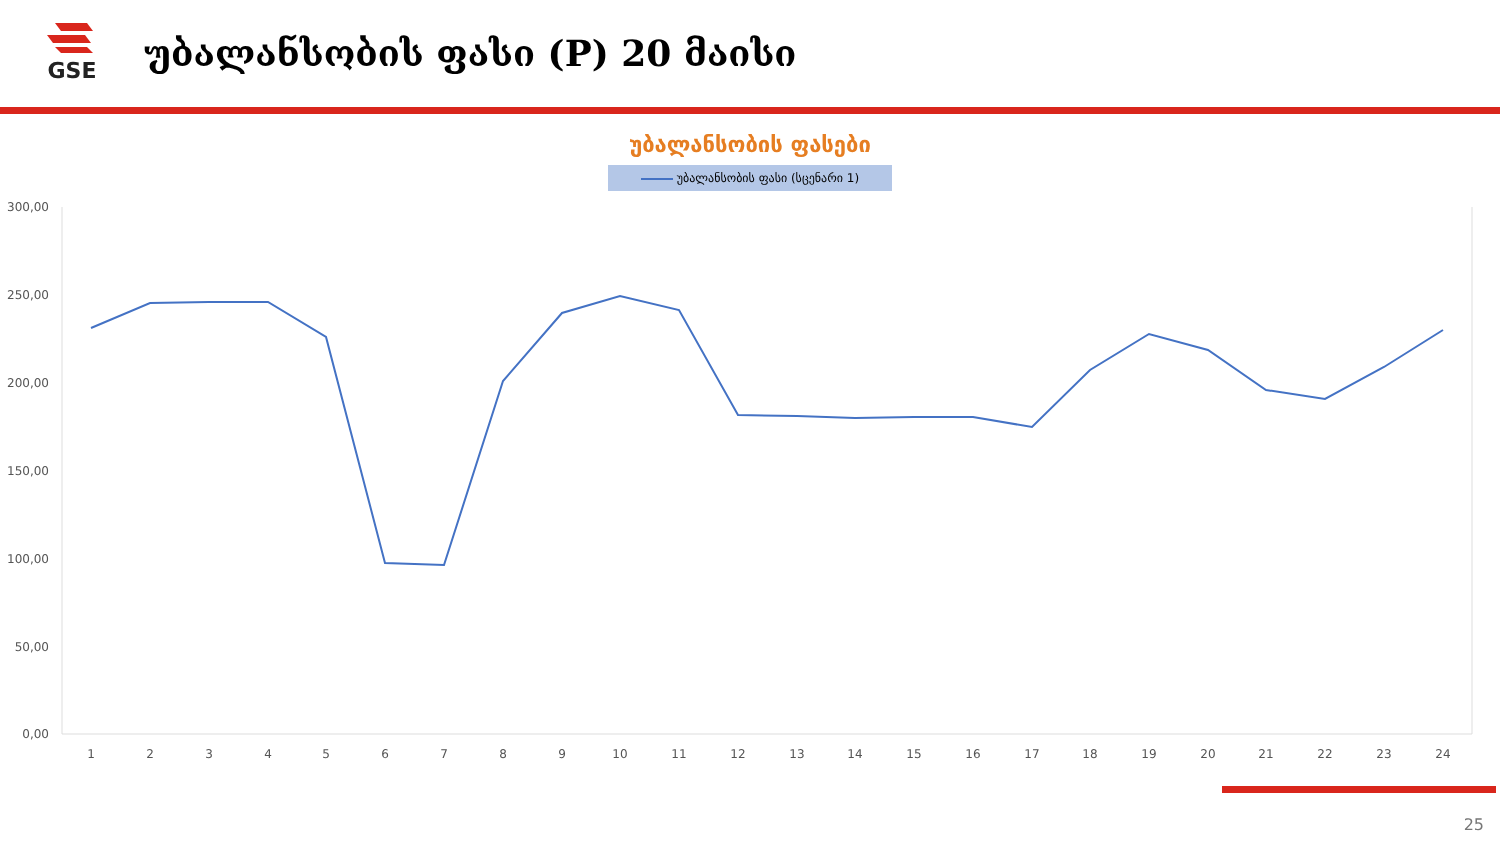GSE
უბალანსობის ფასი (P) 20 მაისი
უბალანსობის ფასები
უბალანსობის ფასი (სცენარი 1)
300,00
250,00
200,00
150,00
100,00
50,00
0,00
1
2
3
4
5
6
7
8
9
10
11
12
13
14
15
16
17
18
19
20
21
22
23
24
25